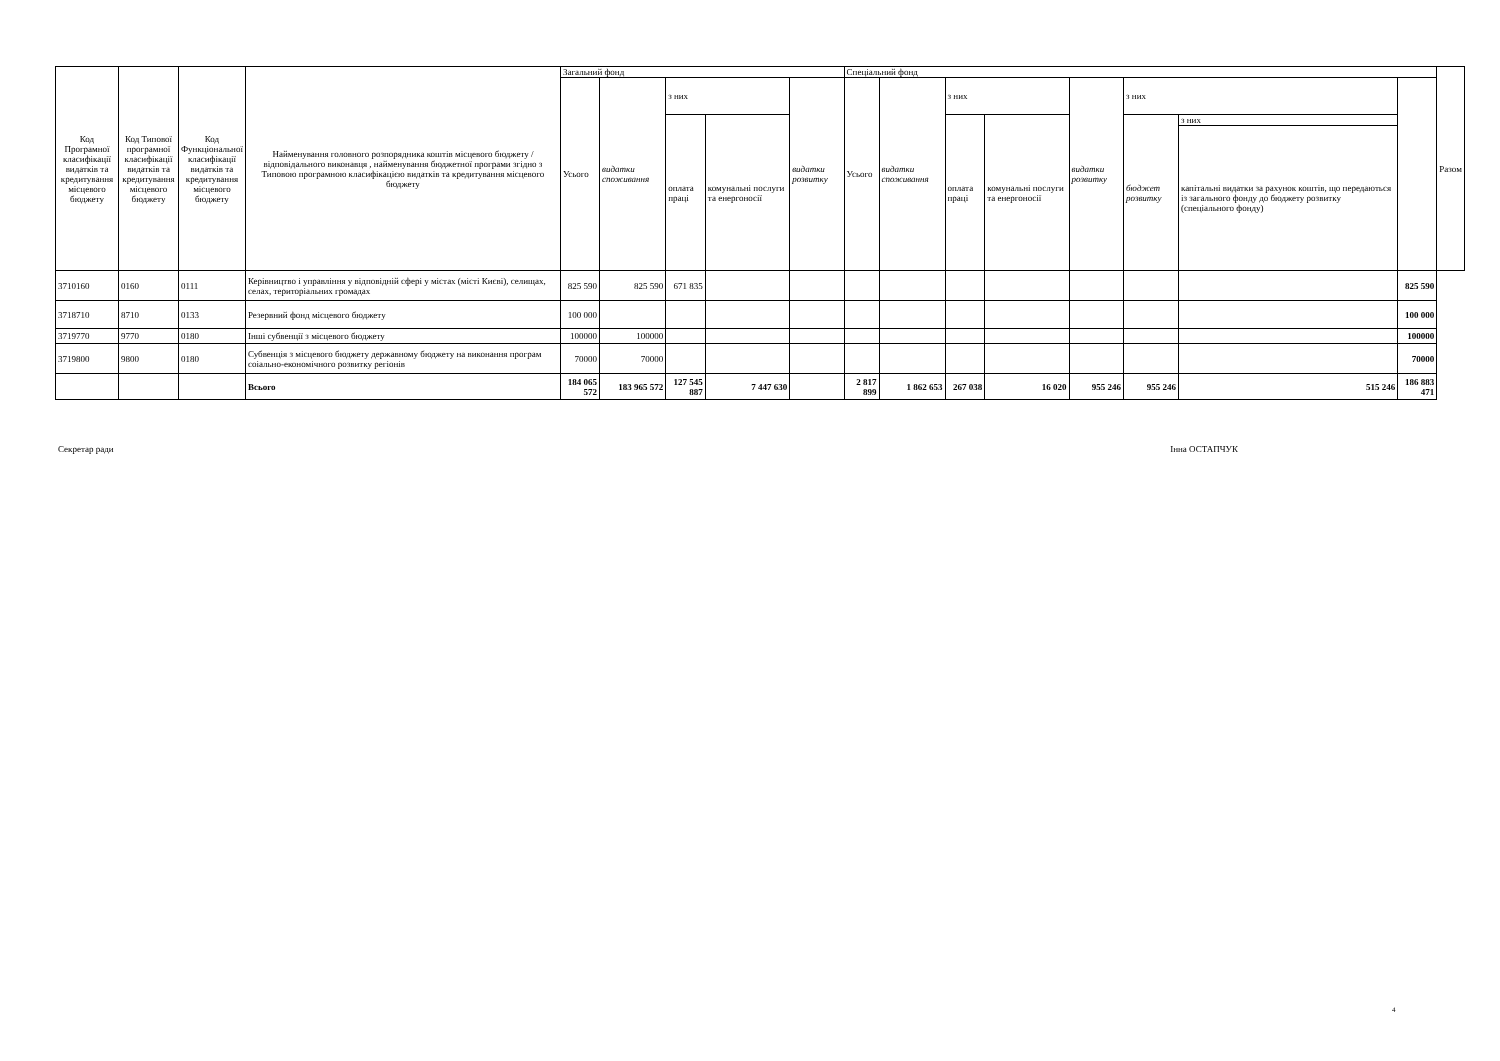| Код Програмної класифікації видатків та кредитування місцевого бюджету | Код Типової програмної класифікації видатків та кредитування місцевого бюджету | Код Функціональної класифікації видатків та кредитування місцевого бюджету | Найменування головного розпорядника коштів місцевого бюджету / відповідального виконавця , найменування бюджетної програми згідно з Типовою програмною класифікацією видатків та кредитування місцевого бюджету | Загальний фонд | | | | | Спеціальний фонд | | | | | | | | Разом |
| --- | --- | --- | --- | --- | --- | --- | --- | --- | --- | --- | --- | --- | --- | --- | --- | --- | --- |
| | | | | Усього | видатки споживання | з них | | видатки розвитку | Усього | видатки споживання | з них | | видатки розвитку | з них | | | |
| | | | | | | оплата праці | комунальні послуги та енергоносії | | | | оплата праці | комунальні послуги та енергоносії | | бюджет розвитку | з них | | |
| | | | | | | | | | | | | | | | капітальні видатки за рахунок коштів, що передаються із загального фонду до бюджету розвитку (спеціального фонду) | | |
| 3710160 | 0160 | 0111 | Керівництво і управління у відповідній сфері у містах (місті Києві), селищах, селах, територіальних громадах | 825 590 | 825 590 | 671 835 | | | | | | | | | | 825 590 | |
| 3718710 | 8710 | 0133 | Резервний фонд місцевого бюджету | 100 000 | | | | | | | | | | | | 100 000 | |
| 3719770 | 9770 | 0180 | Інші субвенції з місцевого бюджету | 100000 | 100000 | | | | | | | | | | | 100000 | |
| 3719800 | 9800 | 0180 | Субвенція з місцевого бюджету державному бюджету на виконання програм соіально-економічного розвитку регіонів | 70000 | 70000 | | | | | | | | | | | 70000 | |
| | | | Всього | 184 065 572 | 183 965 572 | 127 545 887 | 7 447 630 | | 2 817 899 | 1 862 653 | 267 038 | 16 020 | 955 246 | 955 246 | 515 246 | 186 883 471 | |
Секретар ради Інна ОСТАПЧУК
4